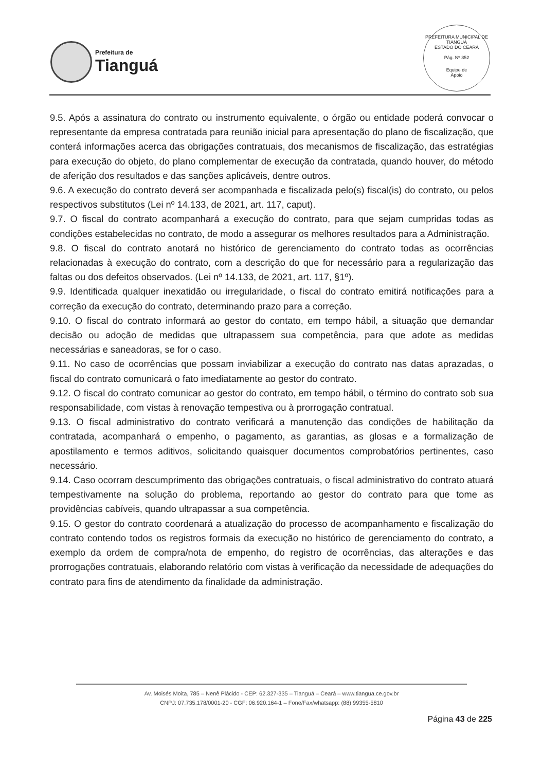Prefeitura de
Tianguá
PREFEITURA MUNICIPAL DE TIANGUÁ
ESTADO DO CEARÁ
Pág. Nº 852
Equipe de
Apoio
9.5. Após a assinatura do contrato ou instrumento equivalente, o órgão ou entidade poderá convocar o representante da empresa contratada para reunião inicial para apresentação do plano de fiscalização, que conterá informações acerca das obrigações contratuais, dos mecanismos de fiscalização, das estratégias para execução do objeto, do plano complementar de execução da contratada, quando houver, do método de aferição dos resultados e das sanções aplicáveis, dentre outros.
9.6. A execução do contrato deverá ser acompanhada e fiscalizada pelo(s) fiscal(is) do contrato, ou pelos respectivos substitutos (Lei nº 14.133, de 2021, art. 117, caput).
9.7. O fiscal do contrato acompanhará a execução do contrato, para que sejam cumpridas todas as condições estabelecidas no contrato, de modo a assegurar os melhores resultados para a Administração.
9.8. O fiscal do contrato anotará no histórico de gerenciamento do contrato todas as ocorrências relacionadas à execução do contrato, com a descrição do que for necessário para a regularização das faltas ou dos defeitos observados. (Lei nº 14.133, de 2021, art. 117, §1º).
9.9. Identificada qualquer inexatidão ou irregularidade, o fiscal do contrato emitirá notificações para a correção da execução do contrato, determinando prazo para a correção.
9.10. O fiscal do contrato informará ao gestor do contato, em tempo hábil, a situação que demandar decisão ou adoção de medidas que ultrapassem sua competência, para que adote as medidas necessárias e saneadoras, se for o caso.
9.11. No caso de ocorrências que possam inviabilizar a execução do contrato nas datas aprazadas, o fiscal do contrato comunicará o fato imediatamente ao gestor do contrato.
9.12. O fiscal do contrato comunicar ao gestor do contrato, em tempo hábil, o término do contrato sob sua responsabilidade, com vistas à renovação tempestiva ou à prorrogação contratual.
9.13. O fiscal administrativo do contrato verificará a manutenção das condições de habilitação da contratada, acompanhará o empenho, o pagamento, as garantias, as glosas e a formalização de apostilamento e termos aditivos, solicitando quaisquer documentos comprobatórios pertinentes, caso necessário.
9.14. Caso ocorram descumprimento das obrigações contratuais, o fiscal administrativo do contrato atuará tempestivamente na solução do problema, reportando ao gestor do contrato para que tome as providências cabíveis, quando ultrapassar a sua competência.
9.15. O gestor do contrato coordenará a atualização do processo de acompanhamento e fiscalização do contrato contendo todos os registros formais da execução no histórico de gerenciamento do contrato, a exemplo da ordem de compra/nota de empenho, do registro de ocorrências, das alterações e das prorrogações contratuais, elaborando relatório com vistas à verificação da necessidade de adequações do contrato para fins de atendimento da finalidade da administração.
Av. Moisés Moita, 785 – Nenê Plácido - CEP: 62.327-335 – Tianguá – Ceará – www.tiangua.ce.gov.br
CNPJ: 07.735.178/0001-20 - CGF: 06.920.164-1 – Fone/Fax/whatsapp: (88) 99355-5810
Página 43 de 225